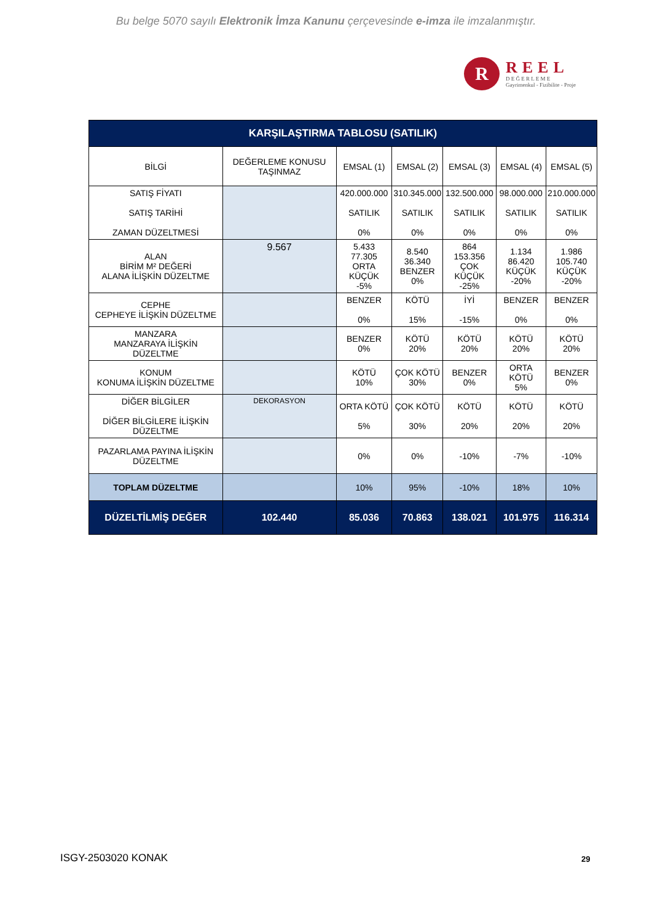Bu belge 5070 sayılı Elektronik İmza Kanunu çerçevesinde e-imza ile imzalanmıştır.
R
REEL
D E Ğ E R L E M E
Gayrimenkul - Fizibilite - Proje
| KARŞILAŞTIRMA TABLOSU (SATILIK) | | | | | | |
| --- | --- | --- | --- | --- | --- | --- |
| BİLGİ | DEĞERLEME KONUSU TAŞINMAZ | EMSAL (1) | EMSAL (2) | EMSAL (3) | EMSAL (4) | EMSAL (5) |
| SATIŞ FİYATI SATIŞ TARİHİ ZAMAN DÜZELTMESİ | | 420.000.000 SATILIK 0% | 310.345.000 SATILIK 0% | 132.500.000 SATILIK 0% | 98.000.000 SATILIK 0% | 210.000.000 SATILIK 0% |
| ALAN BİRİM M² DEĞERİ ALANA İLİŞKİN DÜZELTME | 9.567 | 5.433 77.305 ORTA KÜÇÜK -5% | 8.540 36.340 BENZER 0% | 864 153.356 ÇOK KÜÇÜK -25% | 1.134 86.420 KÜÇÜK -20% | 1.986 105.740 KÜÇÜK -20% |
| CEPHE CEPHEYE İLİŞKİN DÜZELTME | | BENZER 0% | KÖTÜ 15% | İYİ -15% | BENZER 0% | BENZER 0% |
| MANZARA MANZARAYA İLİŞKİN DÜZELTME | | BENZER 0% | KÖTÜ 20% | KÖTÜ 20% | KÖTÜ 20% | KÖTÜ 20% |
| KONUM KONUMA İLİŞKİN DÜZELTME | | KÖTÜ 10% | ÇOK KÖTÜ 30% | BENZER 0% | ORTA KÖTÜ 5% | BENZER 0% |
| DİĞER BİLGİLER DİĞER BİLGİLERE İLİŞKİN DÜZELTME | DEKORASYON | ORTA KÖTÜ 5% | ÇOK KÖTÜ 30% | KÖTÜ 20% | KÖTÜ 20% | KÖTÜ 20% |
| PAZARLAMA PAYINA İLİŞKİN DÜZELTME | | 0% | 0% | -10% | -7% | -10% |
| TOPLAM DÜZELTME | | 10% | 95% | -10% | 18% | 10% |
| DÜZELTİLMİŞ DEĞER | 102.440 | 85.036 | 70.863 | 138.021 | 101.975 | 116.314 |
ISGY-2503020 KONAK 29